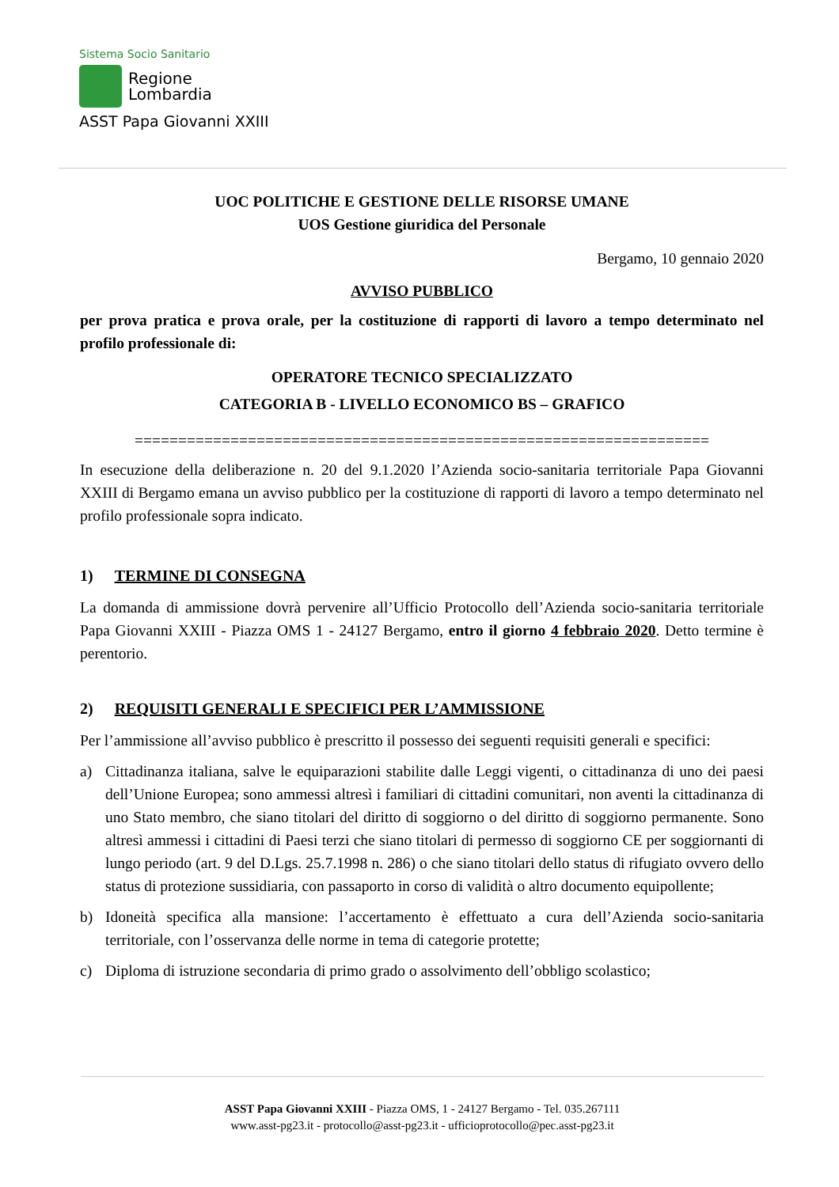Sistema Socio Sanitario
Regione
Lombardia
ASST Papa Giovanni XXIII
UOC POLITICHE E GESTIONE DELLE RISORSE UMANE
UOS Gestione giuridica del Personale
Bergamo, 10 gennaio 2020
AVVISO PUBBLICO
per prova pratica e prova orale, per la costituzione di rapporti di lavoro a tempo determinato nel profilo professionale di:
OPERATORE TECNICO SPECIALIZZATO
CATEGORIA B - LIVELLO ECONOMICO BS – GRAFICO
==================================================================
In esecuzione della deliberazione n. 20 del 9.1.2020 l’Azienda socio-sanitaria territoriale Papa Giovanni XXIII di Bergamo emana un avviso pubblico per la costituzione di rapporti di lavoro a tempo determinato nel profilo professionale sopra indicato.
1) TERMINE DI CONSEGNA
La domanda di ammissione dovrà pervenire all’Ufficio Protocollo dell’Azienda socio-sanitaria territoriale Papa Giovanni XXIII - Piazza OMS 1 - 24127 Bergamo, entro il giorno 4 febbraio 2020. Detto termine è perentorio.
2) REQUISITI GENERALI E SPECIFICI PER L’AMMISSIONE
Per l’ammissione all’avviso pubblico è prescritto il possesso dei seguenti requisiti generali e specifici:
a) Cittadinanza italiana, salve le equiparazioni stabilite dalle Leggi vigenti, o cittadinanza di uno dei paesi dell’Unione Europea; sono ammessi altresì i familiari di cittadini comunitari, non aventi la cittadinanza di uno Stato membro, che siano titolari del diritto di soggiorno o del diritto di soggiorno permanente. Sono altresì ammessi i cittadini di Paesi terzi che siano titolari di permesso di soggiorno CE per soggiornanti di lungo periodo (art. 9 del D.Lgs. 25.7.1998 n. 286) o che siano titolari dello status di rifugiato ovvero dello status di protezione sussidiaria, con passaporto in corso di validità o altro documento equipollente;
b) Idoneità specifica alla mansione: l’accertamento è effettuato a cura dell’Azienda socio-sanitaria territoriale, con l’osservanza delle norme in tema di categorie protette;
c) Diploma di istruzione secondaria di primo grado o assolvimento dell’obbligo scolastico;
ASST Papa Giovanni XXIII - Piazza OMS, 1 - 24127 Bergamo - Tel. 035.267111
www.asst-pg23.it - protocollo@asst-pg23.it - ufficioprotocollo@pec.asst-pg23.it